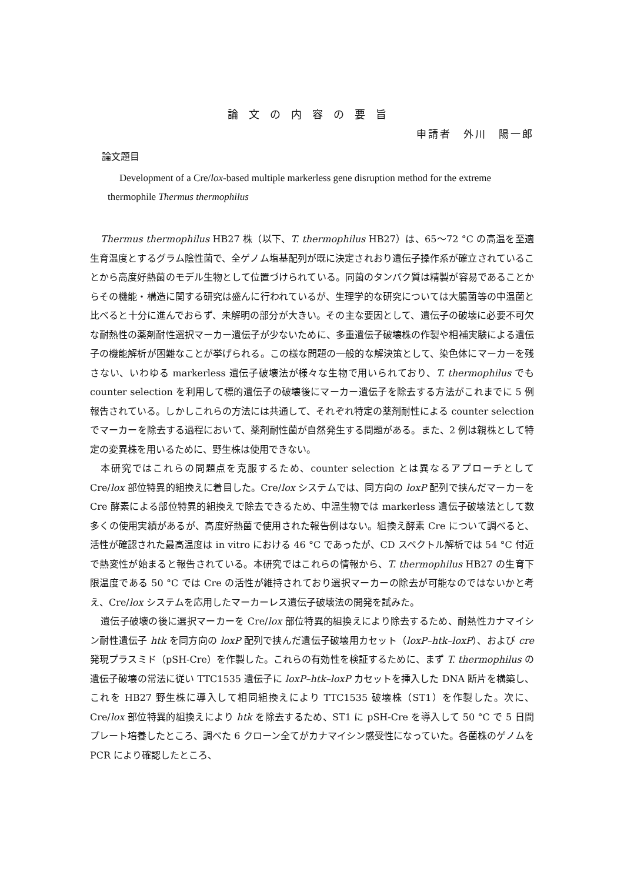論文の内容の要旨
申請者　外川　陽一郎
論文題目
Development of a Cre/lox-based multiple markerless gene disruption method for the extreme thermophile Thermus thermophilus
Thermus thermophilus HB27 株（以下、T. thermophilus HB27）は、65〜72 °C の高温を至適生育温度とするグラム陰性菌で、全ゲノム塩基配列が既に決定されおり遺伝子操作系が確立されていることから高度好熱菌のモデル生物として位置づけられている。同菌のタンパク質は精製が容易であることからその機能・構造に関する研究は盛んに行われているが、生理学的な研究については大腸菌等の中温菌と比べると十分に進んでおらず、未解明の部分が大きい。その主な要因として、遺伝子の破壊に必要不可欠な耐熱性の薬剤耐性選択マーカー遺伝子が少ないために、多重遺伝子破壊株の作製や相補実験による遺伝子の機能解析が困難なことが挙げられる。この様な問題の一般的な解決策として、染色体にマーカーを残さない、いわゆる markerless 遺伝子破壊法が様々な生物で用いられており、T. thermophilus でも counter selection を利用して標的遺伝子の破壊後にマーカー遺伝子を除去する方法がこれまでに 5 例報告されている。しかしこれらの方法には共通して、それぞれ特定の薬剤耐性による counter selection でマーカーを除去する過程において、薬剤耐性菌が自然発生する問題がある。また、2 例は親株として特定の変異株を用いるために、野生株は使用できない。
本研究ではこれらの問題点を克服するため、counter selection とは異なるアプローチとして Cre/lox 部位特異的組換えに着目した。Cre/lox システムでは、同方向の loxP 配列で挟んだマーカーを Cre 酵素による部位特異的組換えで除去できるため、中温生物では markerless 遺伝子破壊法として数多くの使用実績があるが、高度好熱菌で使用された報告例はない。組換え酵素 Cre について調べると、活性が確認された最高温度は in vitro における 46 °C であったが、CD スペクトル解析では 54 °C 付近で熱変性が始まると報告されている。本研究ではこれらの情報から、T. thermophilus HB27 の生育下限温度である 50 °C では Cre の活性が維持されており選択マーカーの除去が可能なのではないかと考え、Cre/lox システムを応用したマーカーレス遺伝子破壊法の開発を試みた。
遺伝子破壊の後に選択マーカーを Cre/lox 部位特異的組換えにより除去するため、耐熱性カナマイシン耐性遺伝子 htk を同方向の loxP 配列で挟んだ遺伝子破壊用カセット（loxP–htk–loxP）、および cre 発現プラスミド（pSH-Cre）を作製した。これらの有効性を検証するために、まず T. thermophilus の遺伝子破壊の常法に従い TTC1535 遺伝子に loxP–htk–loxP カセットを挿入した DNA 断片を構築し、これを HB27 野生株に導入して相同組換えにより TTC1535 破壊株（ST1）を作製した。次に、Cre/lox 部位特異的組換えにより htk を除去するため、ST1 に pSH-Cre を導入して 50 °C で 5 日間プレート培養したところ、調べた 6 クローン全てがカナマイシン感受性になっていた。各菌株のゲノムを PCR により確認したところ、